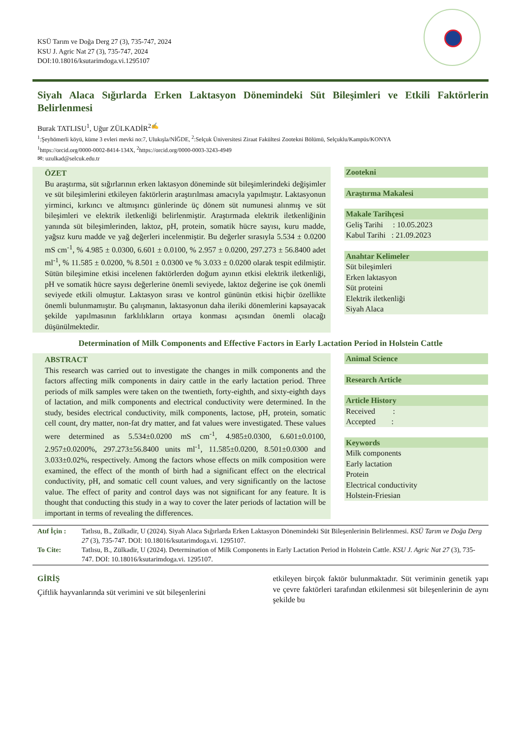KSÜ Tarım ve Doğa Derg 27 (3), 735-747, 2024
KSU J. Agric Nat 27 (3), 735-747, 2024
DOI:10.18016/ksutarimdoga.vi.1295107
Siyah Alaca Sığırlarda Erken Laktasyon Dönemindeki Süt Bileşimleri ve Etkili Faktörlerin Belirlenmesi
Burak TATLISU<sup>1</sup>, Uğur ZÜLKADİR<sup>2✍</sup>
<sup>1</sup>:Şeyhömerli köyü, küme 3 evleri mevki no:7, Ulukışla/NİĞDE, <sup>2</sup>:Selçuk Üniversitesi Ziraat Fakültesi Zootekni Bölümü, Selçuklu/Kampüs/KONYA
<sup>1</sup> https://orcid.org/0000-0002-8414-134X, <sup>2</sup>https://orcid.org/0000-0003-3243-4949
✉: uzulkad@selcuk.edu.tr
ÖZET
Bu araştırma, süt sığırlarının erken laktasyon döneminde süt bileşimlerindeki değişimler ve süt bileşimlerini etkileyen faktörlerin araştırılması amacıyla yapılmıştır. Laktasyonun yirminci, kırkıncı ve altmışıncı günlerinde üç dönem süt numunesi alınmış ve süt bileşimleri ve elektrik iletkenliği belirlenmiştir. Araştırmada elektrik iletkenliğinin yanında süt bileşimlerinden, laktoz, pH, protein, somatik hücre sayısı, kuru madde, yağsız kuru madde ve yağ değerleri incelenmiştir. Bu değerler sırasıyla 5.534 ± 0.0200 mS cm<sup>-1</sup>, % 4.985 ± 0.0300, 6.601 ± 0.0100, % 2.957 ± 0.0200, 297.273 ± 56.8400 adet ml<sup>-1</sup>, % 11.585 ± 0.0200, % 8.501 ± 0.0300 ve % 3.033 ± 0.0200 olarak tespit edilmiştir. Sütün bileşimine etkisi incelenen faktörlerden doğum ayının etkisi elektrik iletkenliği, pH ve somatik hücre sayısı değerlerine önemli seviyede, laktoz değerine ise çok önemli seviyede etkili olmuştur. Laktasyon sırası ve kontrol gününün etkisi hiçbir özellikte önemli bulunmamıştır. Bu çalışmanın, laktasyonun daha ileriki dönemlerini kapsayacak şekilde yapılmasının farklılıkların ortaya konması açısından önemli olacağı düşünülmektedir.
Zootekni
Araştırma Makalesi
Makale Tarihçesi
Geliş Tarihi : 10.05.2023
Kabul Tarihi : 21.09.2023
Anahtar Kelimeler
Süt bileşimleri
Erken laktasyon
Süt proteini
Elektrik iletkenliği
Siyah Alaca
Determination of Milk Components and Effective Factors in Early Lactation Period in Holstein Cattle
ABSTRACT
This research was carried out to investigate the changes in milk components and the factors affecting milk components in dairy cattle in the early lactation period. Three periods of milk samples were taken on the twentieth, forty-eighth, and sixty-eighth days of lactation, and milk components and electrical conductivity were determined. In the study, besides electrical conductivity, milk components, lactose, pH, protein, somatic cell count, dry matter, non-fat dry matter, and fat values were investigated. These values were determined as 5.534±0.0200 mS cm<sup>-1</sup>, 4.985±0.0300, 6.601±0.0100, 2.957±0.0200%, 297.273±56.8400 units ml<sup>-1</sup>, 11.585±0.0200, 8.501±0.0300 and 3.033±0.02%, respectively. Among the factors whose effects on milk composition were examined, the effect of the month of birth had a significant effect on the electrical conductivity, pH, and somatic cell count values, and very significantly on the lactose value. The effect of parity and control days was not significant for any feature. It is thought that conducting this study in a way to cover the later periods of lactation will be important in terms of revealing the differences.
Animal Science
Research Article
Article History
Received :
Accepted :
Keywords
Milk components
Early lactation
Protein
Electrical conductivity
Holstein-Friesian
| Atıf İçin : | Tatlısu, B., Zülkadir, U (2024). Siyah Alaca Sığırlarda Erken Laktasyon Dönemindeki Süt Bileşenlerinin Belirlenmesi. KSÜ Tarım ve Doğa Derg 27 (3), 735-747. DOI: 10.18016/ksutarimdoga.vi. 1295107. |
| To Cite: | Tatlısu, B., Zülkadir, U (2024). Determination of Milk Components in Early Lactation Period in Holstein Cattle. KSU J. Agric Nat 27 (3), 735-747. DOI: 10.18016/ksutarimdoga.vi. 1295107. |
GİRİŞ
Çiftlik hayvanlarında süt verimini ve süt bileşenlerini
etkileyen birçok faktör bulunmaktadır. Süt veriminin genetik yapı ve çevre faktörleri tarafından etkilenmesi süt bileşenlerinin de aynı şekilde bu